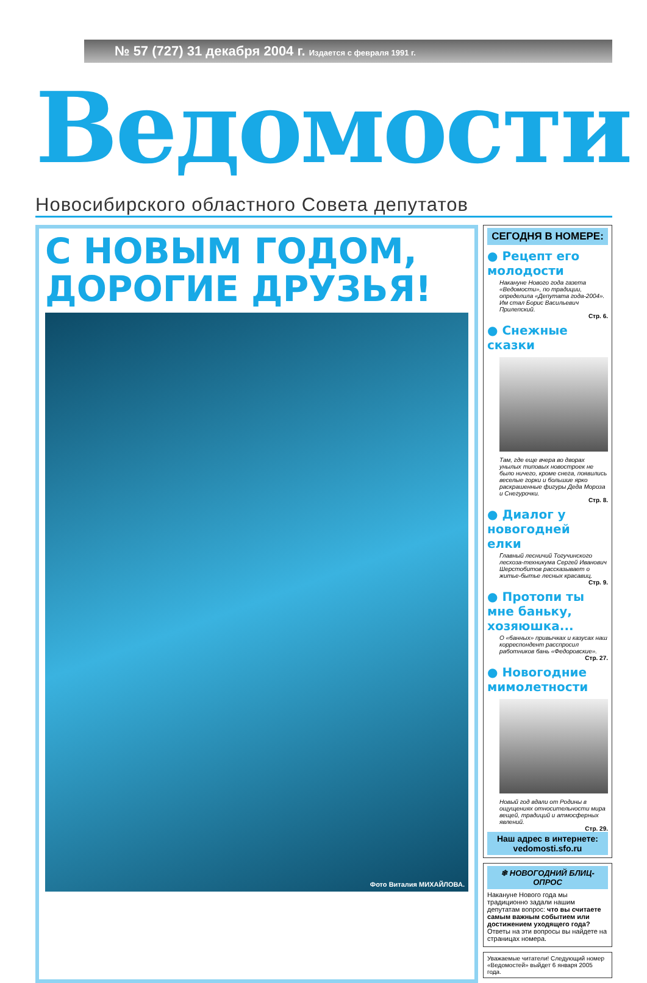№ 57 (727) 31 декабря 2004 г. Издается с февраля 1991 г.
Ведомости
Новосибирского областного Совета депутатов
С НОВЫМ ГОДОМ,
ДОРОГИЕ ДРУЗЬЯ!
Фото Виталия МИХАЙЛОВА.
СЕГОДНЯ В НОМЕРЕ:
● Рецепт его молодости
Накануне Нового года газета «Ведомости», по традиции, определила «Депутата года-2004». Им стал Борис Васильевич Прилепский.
Стр. 6.
● Снежные сказки
Там, где еще вчера во дворах унылых типовых новостроек не было ничего, кроме снега, появились веселые горки и большие ярко раскрашенные фигуры Деда Мороза и Снегурочки.
Стр. 8.
● Диалог у новогодней елки
Главный лесничий Тогучинского лесхоза-техникума Сергей Иванович Шерстобитов рассказывает о житье-бытье лесных красавиц.
Стр. 9.
● Протопи ты мне баньку, хозяюшка...
О «банных» привычках и казусах наш корреспондент расспросил работников бань «Федоровские».
Стр. 27.
● Новогодние мимолетности
Новый год вдали от Родины в ощущениях относительности мира вещей, традиций и атмосферных явлений.
Стр. 29.
Наш адрес в интернете:
vedomosti.sfo.ru
❄ НОВОГОДНИЙ БЛИЦ-ОПРОС
Накануне Нового года мы традиционно задали нашим депутатам вопрос: что вы считаете самым важным событием или достижением уходящего года? Ответы на эти вопросы вы найдете на страницах номера.
Уважаемые читатели! Следующий номер «Ведомостей» выйдет 6 января 2005 года.